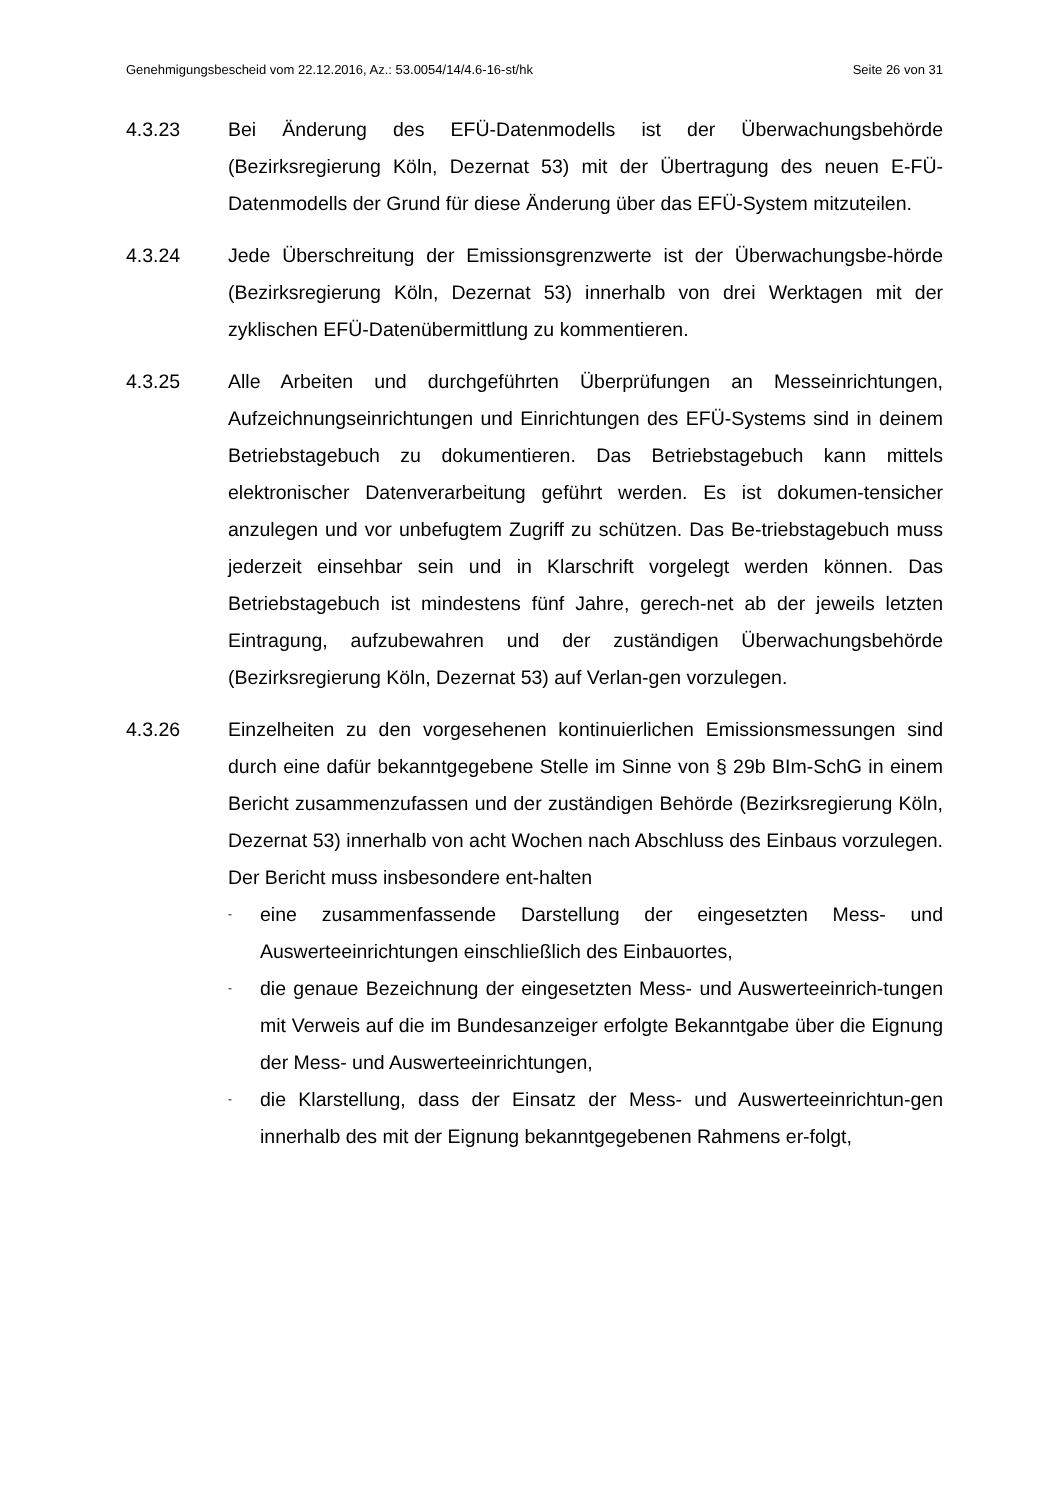Genehmigungsbescheid vom 22.12.2016, Az.: 53.0054/14/4.6-16-st/hk Seite 26 von 31
4.3.23 Bei Änderung des EFÜ-Datenmodells ist der Überwachungsbehörde (Bezirksregierung Köln, Dezernat 53) mit der Übertragung des neuen E-FÜ-Datenmodells der Grund für diese Änderung über das EFÜ-System mitzuteilen.
4.3.24 Jede Überschreitung der Emissionsgrenzwerte ist der Überwachungsbe-hörde (Bezirksregierung Köln, Dezernat 53) innerhalb von drei Werktagen mit der zyklischen EFÜ-Datenübermittlung zu kommentieren.
4.3.25 Alle Arbeiten und durchgeführten Überprüfungen an Messeinrichtungen, Aufzeichnungseinrichtungen und Einrichtungen des EFÜ-Systems sind in deinem Betriebstagebuch zu dokumentieren. Das Betriebstagebuch kann mittels elektronischer Datenverarbeitung geführt werden. Es ist dokumen-tensicher anzulegen und vor unbefugtem Zugriff zu schützen. Das Be-triebstagebuch muss jederzeit einsehbar sein und in Klarschrift vorgelegt werden können. Das Betriebstagebuch ist mindestens fünf Jahre, gerech-net ab der jeweils letzten Eintragung, aufzubewahren und der zuständigen Überwachungsbehörde (Bezirksregierung Köln, Dezernat 53) auf Verlan-gen vorzulegen.
4.3.26 Einzelheiten zu den vorgesehenen kontinuierlichen Emissionsmessungen sind durch eine dafür bekanntgegebene Stelle im Sinne von § 29b BIm-SchG in einem Bericht zusammenzufassen und der zuständigen Behörde (Bezirksregierung Köln, Dezernat 53) innerhalb von acht Wochen nach Abschluss des Einbaus vorzulegen. Der Bericht muss insbesondere ent-halten
- eine zusammenfassende Darstellung der eingesetzten Mess- und Auswerteeinrichtungen einschließlich des Einbauortes,
- die genaue Bezeichnung der eingesetzten Mess- und Auswerteeinrich-tungen mit Verweis auf die im Bundesanzeiger erfolgte Bekanntgabe über die Eignung der Mess- und Auswerteeinrichtungen,
- die Klarstellung, dass der Einsatz der Mess- und Auswerteeinrichtun-gen innerhalb des mit der Eignung bekanntgegebenen Rahmens er-folgt,